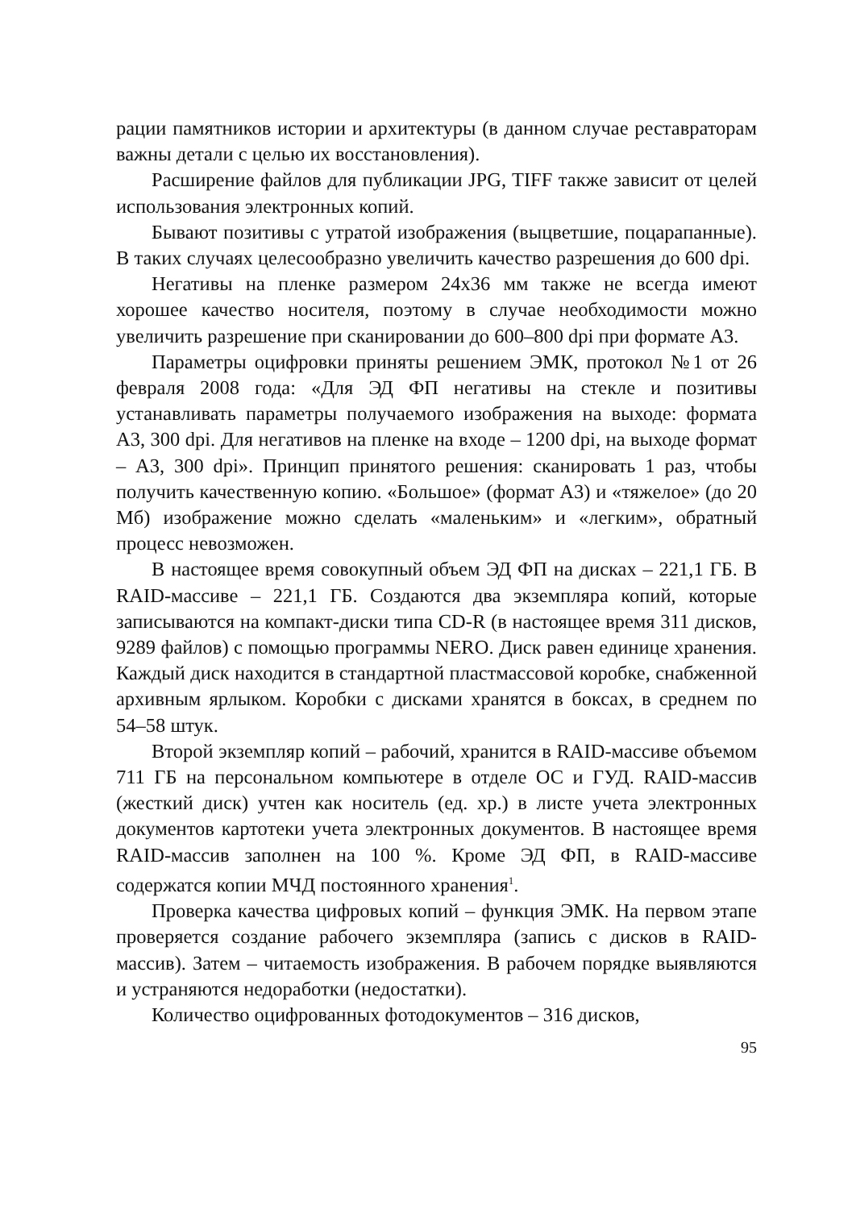рации памятников истории и архитектуры (в данном случае реставраторам важны детали с целью их восстановления).
Расширение файлов для публикации JPG, TIFF также зависит от целей использования электронных копий.
Бывают позитивы с утратой изображения (выцветшие, поцарапанные). В таких случаях целесообразно увеличить качество разрешения до 600 dpi.
Негативы на пленке размером 24х36 мм также не всегда имеют хорошее качество носителя, поэтому в случае необходимости можно увеличить разрешение при сканировании до 600–800 dpi при формате А3.
Параметры оцифровки приняты решением ЭМК, протокол №1 от 26 февраля 2008 года: «Для ЭД ФП негативы на стекле и позитивы устанавливать параметры получаемого изображения на выходе: формата А3, 300 dpi. Для негативов на пленке на входе – 1200 dpi, на выходе формат – А3, 300 dpi». Принцип принятого решения: сканировать 1 раз, чтобы получить качественную копию. «Большое» (формат А3) и «тяжелое» (до 20 Мб) изображение можно сделать «маленьким» и «легким», обратный процесс невозможен.
В настоящее время совокупный объем ЭД ФП на дисках – 221,1 ГБ. В RAID-массиве – 221,1 ГБ. Создаются два экземпляра копий, которые записываются на компакт-диски типа CD-R (в настоящее время 311 дисков, 9289 файлов) с помощью программы NERO. Диск равен единице хранения. Каждый диск находится в стандартной пластмассовой коробке, снабженной архивным ярлыком. Коробки с дисками хранятся в боксах, в среднем по 54–58 штук.
Второй экземпляр копий – рабочий, хранится в RAID-массиве объемом 711 ГБ на персональном компьютере в отделе ОС и ГУД. RAID-массив (жесткий диск) учтен как носитель (ед. хр.) в листе учета электронных документов картотеки учета электронных документов. В настоящее время RAID-массив заполнен на 100 %. Кроме ЭД ФП, в RAID-массиве содержатся копии МЧД постоянного хранения<sup>1</sup>.
Проверка качества цифровых копий – функция ЭМК. На первом этапе проверяется создание рабочего экземпляра (запись с дисков в RAID-массив). Затем – читаемость изображения. В рабочем порядке выявляются и устраняются недоработки (недостатки).
Количество оцифрованных фотодокументов – 316 дисков,
95